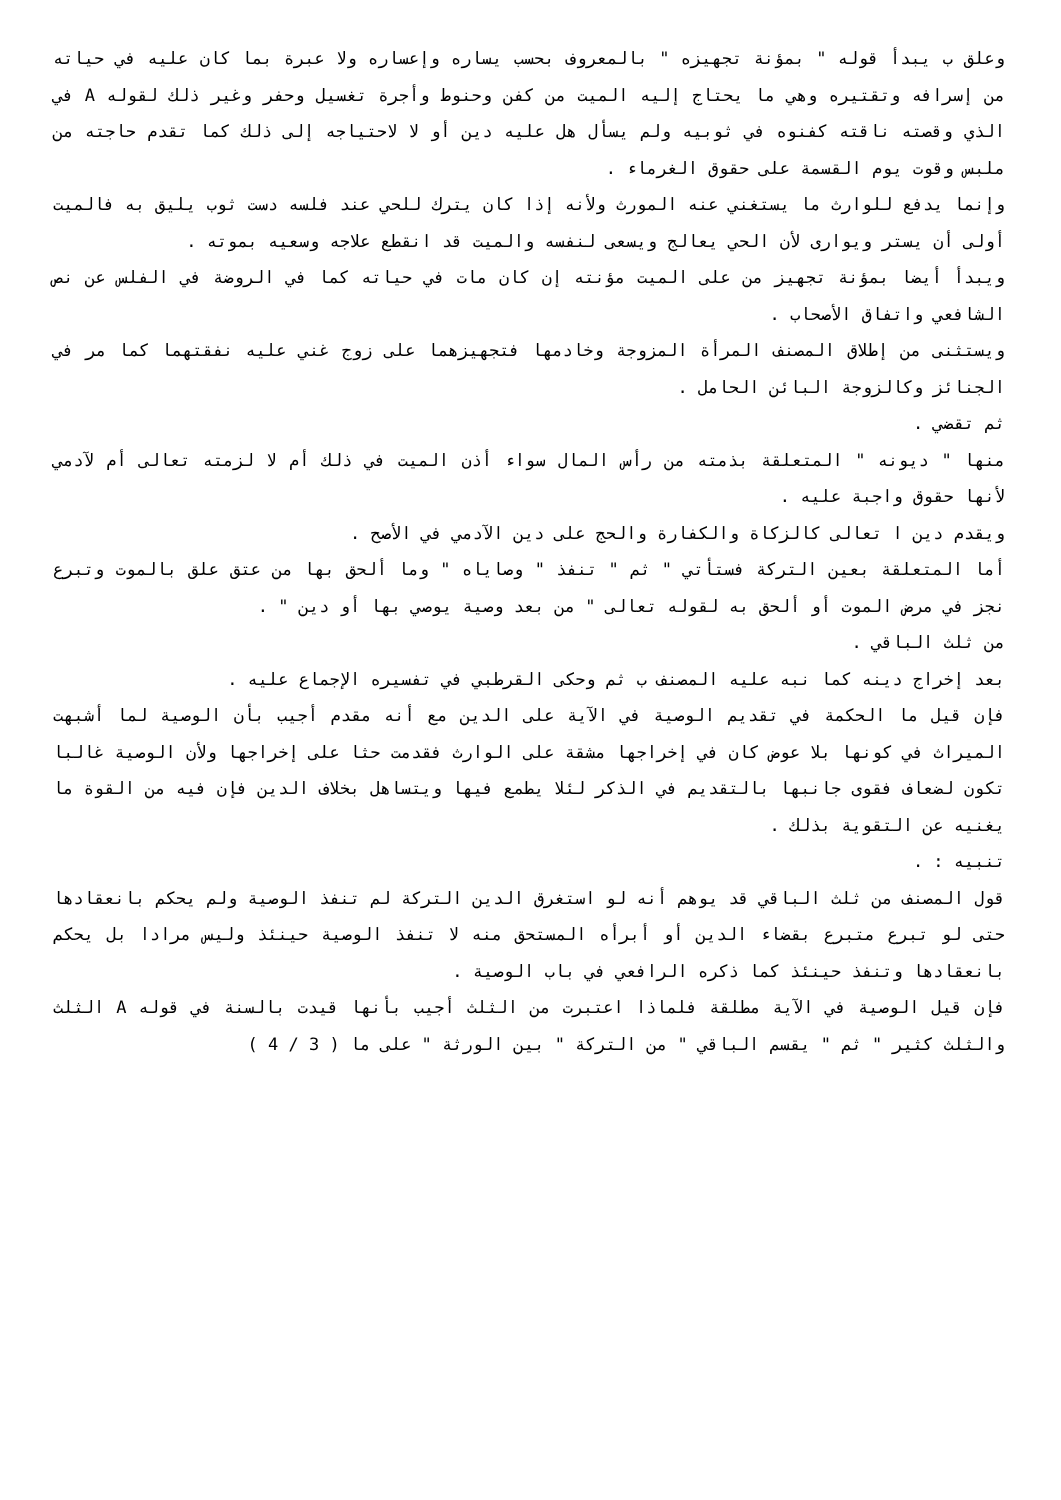وعلق ب يبدأ قوله " بمؤنة تجهيزه " بالمعروف بحسب يساره وإعساره ولا عبرة بما كان عليه في حياته من إسرافه وتقتيره وهي ما يحتاج إليه الميت من كفن وحنوط وأجرة تغسيل وحفر وغير ذلك لقوله A في الذي وقصته ناقته كفنوه في ثوبيه ولم يسأل هل عليه دين أو لا لاحتياجه إلى ذلك كما تقدم حاجته من ملبس وقوت يوم القسمة على حقوق الغرماء .
وإنما يدفع للوارث ما يستغني عنه المورث ولأنه إذا كان يترك للحي عند فلسه دست ثوب يليق به فالميت أولى أن يستر ويوارى لأن الحي يعالج ويسعى لنفسه والميت قد انقطع علاجه وسعيه بموته .
ويبدأ أيضا بمؤنة تجهيز من على الميت مؤنته إن كان مات في حياته كما في الروضة في الفلس عن نص الشافعي واتفاق الأصحاب .
ويستثنى من إطلاق المصنف المرأة المزوجة وخادمها فتجهيزهما على زوج غني عليه نفقتهما كما مر في الجنائز وكالزوجة البائن الحامل .
ثم تقضي .
منها " ديونه " المتعلقة بذمته من رأس المال سواء أذن الميت في ذلك أم لا لزمته تعالى أم لآدمي لأنها حقوق واجبة عليه .
ويقدم دين ا تعالى كالزكاة والكفارة والحج على دين الآدمي في الأصح .
أما المتعلقة بعين التركة فستأتي " ثم " تنفذ " وصاياه " وما ألحق بها من عتق علق بالموت وتبرع نجز في مرض الموت أو ألحق به لقوله تعالى " من بعد وصية يوصي بها أو دين " .
من ثلث الباقي .
بعد إخراج دينه كما نبه عليه المصنف ب ثم وحكى القرطبي في تفسيره الإجماع عليه .
فإن قيل ما الحكمة في تقديم الوصية في الآية على الدين مع أنه مقدم أجيب بأن الوصية لما أشبهت الميراث في كونها بلا عوض كان في إخراجها مشقة على الوارث فقدمت حثا على إخراجها ولأن الوصية غالبا تكون لضعاف فقوى جانبها بالتقديم في الذكر لئلا يطمع فيها ويتساهل بخلاف الدين فإن فيه من القوة ما يغنيه عن التقوية بذلك .
تنبيه : .
قول المصنف من ثلث الباقي قد يوهم أنه لو استغرق الدين التركة لم تنفذ الوصية ولم يحكم بانعقادها حتى لو تبرع متبرع بقضاء الدين أو أبرأه المستحق منه لا تنفذ الوصية حينئذ وليس مرادا بل يحكم بانعقادها وتنفذ حينئذ كما ذكره الرافعي في باب الوصية .
فإن قيل الوصية في الآية مطلقة فلماذا اعتبرت من الثلث أجيب بأنها قيدت بالسنة في قوله A الثلث والثلث كثير " ثم " يقسم الباقي " من التركة " بين الورثة " على ما ( 3 / 4 )